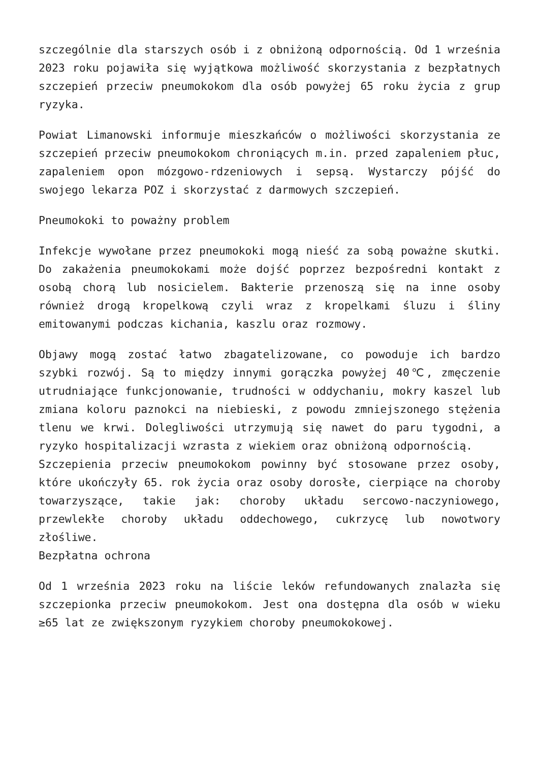szczególnie dla starszych osób i z obniżoną odpornością. Od 1 września 2023 roku pojawiła się wyjątkowa możliwość skorzystania z bezpłatnych szczepień przeciw pneumokokom dla osób powyżej 65 roku życia z grup ryzyka.
Powiat Limanowski informuje mieszkańców o możliwości skorzystania ze szczepień przeciw pneumokokom chroniących m.in. przed zapaleniem płuc, zapaleniem opon mózgowo-rdzeniowych i sepsą. Wystarczy pójść do swojego lekarza POZ i skorzystać z darmowych szczepień.
Pneumokoki to poważny problem
Infekcje wywołane przez pneumokoki mogą nieść za sobą poważne skutki. Do zakażenia pneumokokami może dojść poprzez bezpośredni kontakt z osobą chorą lub nosicielem. Bakterie przenoszą się na inne osoby również drogą kropelkową czyli wraz z kropelkami śluzu i śliny emitowanymi podczas kichania, kaszlu oraz rozmowy.
Objawy mogą zostać łatwo zbagatelizowane, co powoduje ich bardzo szybki rozwój. Są to między innymi gorączka powyżej 40℃, zmęczenie utrudniające funkcjonowanie, trudności w oddychaniu, mokry kaszel lub zmiana koloru paznokci na niebieski, z powodu zmniejszonego stężenia tlenu we krwi. Dolegliwości utrzymują się nawet do paru tygodni, a ryzyko hospitalizacji wzrasta z wiekiem oraz obniżoną odpornością.
Szczepienia przeciw pneumokokom powinny być stosowane przez osoby, które ukończyły 65. rok życia oraz osoby dorosłe, cierpiące na choroby towarzyszące, takie jak: choroby układu sercowo-naczyniowego, przewlekłe choroby układu oddechowego, cukrzycę lub nowotwory złośliwe.
Bezpłatna ochrona
Od 1 września 2023 roku na liście leków refundowanych znalazła się szczepionka przeciw pneumokokom. Jest ona dostępna dla osób w wieku ≥65 lat ze zwiększonym ryzykiem choroby pneumokokowej.